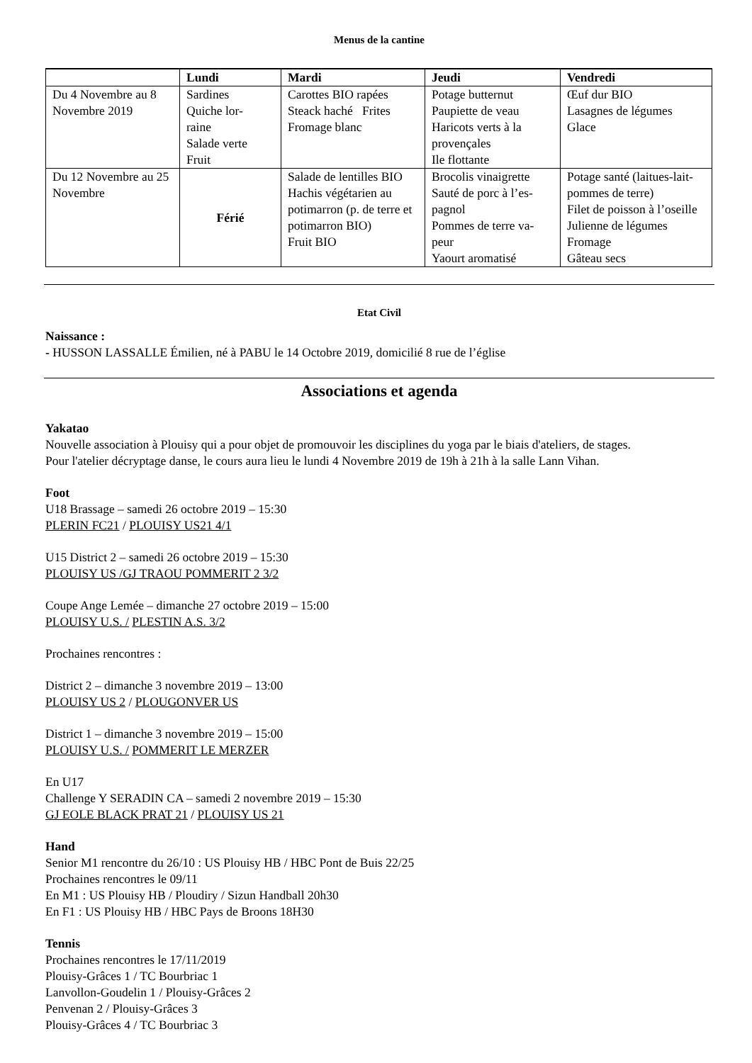Menus de la cantine
| | Lundi | Mardi | Jeudi | Vendredi |
| --- | --- | --- | --- | --- |
| Du 4 Novembre au 8 Novembre 2019 | Sardines Quiche lor- raine Salade verte Fruit | Carottes BIO rapées Steack haché Frites Fromage blanc | Potage butternut Paupiette de veau Haricots verts à la provençales Ile flottante | Œuf dur BIO Lasagnes de légumes Glace |
| Du 12 Novembre au 25 Novembre | Férié | Salade de lentilles BIO Hachis végétarien au potimarron (p. de terre et potimarron BIO) Fruit BIO | Brocolis vinaigrette Sauté de porc à l’es- pagnol Pommes de terre va- peur Yaourt aromatisé | Potage santé (laitues-lait-pommes de terre) Filet de poisson à l’oseille Julienne de légumes Fromage Gâteau secs |
Etat Civil
Naissance :
- HUSSON LASSALLE Émilien, né à PABU le 14 Octobre 2019, domicilié 8 rue de l’église
Associations et agenda
Yakatao
Nouvelle association à Plouisy qui a pour objet de promouvoir les disciplines du yoga par le biais d'ateliers, de stages.
Pour l'atelier décryptage danse, le cours aura lieu le lundi 4 Novembre 2019 de 19h à 21h à la salle Lann Vihan.
Foot
U18 Brassage – samedi 26 octobre 2019 – 15:30
PLERIN FC21 / PLOUISY US21 4/1
U15 District 2 – samedi 26 octobre 2019 – 15:30
PLOUISY US /GJ TRAOU POMMERIT 2 3/2
Coupe Ange Lemée – dimanche 27 octobre 2019 – 15:00
PLOUISY U.S. / PLESTIN A.S. 3/2
Prochaines rencontres :
District 2 – dimanche 3 novembre 2019 – 13:00
PLOUISY US 2 / PLOUGONVER US
District 1 – dimanche 3 novembre 2019 – 15:00
PLOUISY U.S. / POMMERIT LE MERZER
En U17
Challenge Y SERADIN CA – samedi 2 novembre 2019 – 15:30
GJ EOLE BLACK PRAT 21 / PLOUISY US 21
Hand
Senior M1 rencontre du 26/10 : US Plouisy HB / HBC Pont de Buis 22/25
Prochaines rencontres le 09/11
En M1 : US Plouisy HB / Ploudiry / Sizun Handball 20h30
En F1 : US Plouisy HB / HBC Pays de Broons 18H30
Tennis
Prochaines rencontres le 17/11/2019
Plouisy-Grâces 1 / TC Bourbriac 1
Lanvollon-Goudelin 1 / Plouisy-Grâces 2
Penvenan 2 / Plouisy-Grâces 3
Plouisy-Grâces 4 / TC Bourbriac 3